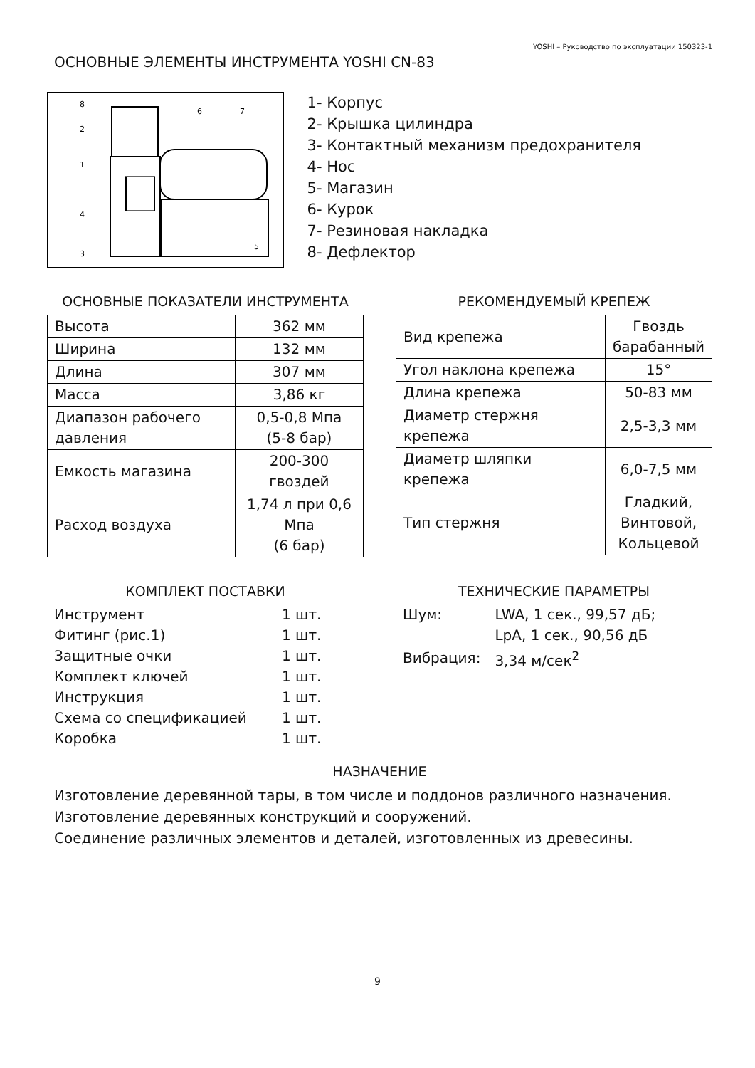YOSHI – Руководство по эксплуатации 150323-1
ОСНОВНЫЕ ЭЛЕМЕНТЫ ИНСТРУМЕНТА YOSHI CN-83
8
2
1
4
3
6
7
5
1- Корпус
2- Крышка цилиндра
3- Контактный механизм предохранителя
4- Нос
5- Магазин
6- Курок
7- Резиновая накладка
8- Дефлектор
ОСНОВНЫЕ ПОКАЗАТЕЛИ ИНСТРУМЕНТА
| Высота | 362 мм |
| Ширина | 132 мм |
| Длина | 307 мм |
| Масса | 3,86 кг |
| Диапазон рабочего давления | 0,5-0,8 Мпа (5-8 бар) |
| Емкость магазина | 200-300 гвоздей |
| Расход воздуха | 1,74 л при 0,6 Мпа (6 бар) |
РЕКОМЕНДУЕМЫЙ КРЕПЕЖ
| Вид крепежа | Гвоздь барабанный |
| Угол наклона крепежа | 15° |
| Длина крепежа | 50-83 мм |
| Диаметр стержня крепежа | 2,5-3,3 мм |
| Диаметр шляпки крепежа | 6,0-7,5 мм |
| Тип стержня | Гладкий, Винтовой, Кольцевой |
КОМПЛЕКТ ПОСТАВКИ
| Инструмент | 1 шт. |
| Фитинг (рис.1) | 1 шт. |
| Защитные очки | 1 шт. |
| Комплект ключей | 1 шт. |
| Инструкция | 1 шт. |
| Схема со спецификацией | 1 шт. |
| Коробка | 1 шт. |
ТЕХНИЧЕСКИЕ ПАРАМЕТРЫ
| Шум: | LWA, 1 сек., 99,57 дБ; |
| | LpA, 1 сек., 90,56 дБ |
| Вибрация: | 3,34 м/сек<sup>2</sup> |
НАЗНАЧЕНИЕ
Изготовление деревянной тары, в том числе и поддонов различного назначения.
Изготовление деревянных конструкций и сооружений.
Соединение различных элементов и деталей, изготовленных из древесины.
9